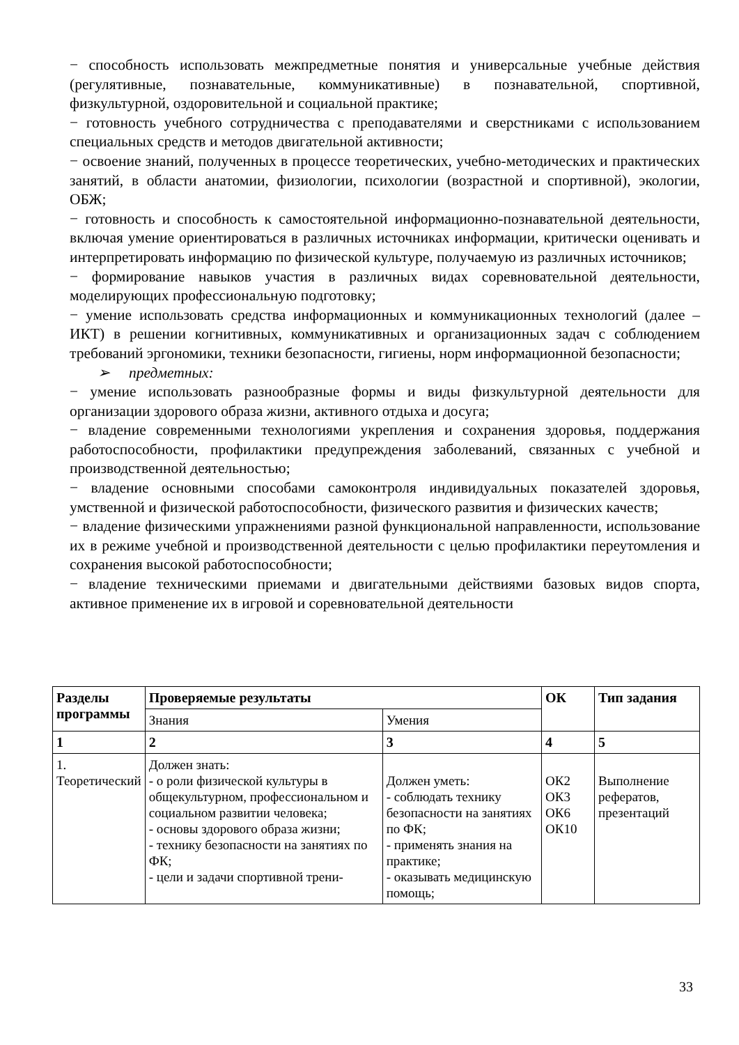− способность использовать межпредметные понятия и универсальные учебные действия (регулятивные, познавательные, коммуникативные) в познавательной, спортивной, физкультурной, оздоровительной и социальной практике;
− готовность учебного сотрудничества с преподавателями и сверстниками с использованием специальных средств и методов двигательной активности;
− освоение знаний, полученных в процессе теоретических, учебно-методических и практических занятий, в области анатомии, физиологии, психологии (возрастной и спортивной), экологии, ОБЖ;
− готовность и способность к самостоятельной информационно-познавательной деятельности, включая умение ориентироваться в различных источниках информации, критически оценивать и интерпретировать информацию по физической культуре, получаемую из различных источников;
− формирование навыков участия в различных видах соревновательной деятельности, моделирующих профессиональную подготовку;
− умение использовать средства информационных и коммуникационных технологий (далее – ИКТ) в решении когнитивных, коммуникативных и организационных задач с соблюдением требований эргономики, техники безопасности, гигиены, норм информационной безопасности;
➢ предметных:
− умение использовать разнообразные формы и виды физкультурной деятельности для организации здорового образа жизни, активного отдыха и досуга;
− владение современными технологиями укрепления и сохранения здоровья, поддержания работоспособности, профилактики предупреждения заболеваний, связанных с учебной и производственной деятельностью;
− владение основными способами самоконтроля индивидуальных показателей здоровья, умственной и физической работоспособности, физического развития и физических качеств;
− владение физическими упражнениями разной функциональной направленности, использование их в режиме учебной и производственной деятельности с целью профилактики переутомления и сохранения высокой работоспособности;
− владение техническими приемами и двигательными действиями базовых видов спорта, активное применение их в игровой и соревновательной деятельности
| Разделы программы | Проверяемые результаты | | ОК | Тип задания |
| --- | --- | --- | --- | --- |
| | Знания | Умения | | |
| 1 | 2 | 3 | 4 | 5 |
| 1. Теоретический | Должен знать: - о роли физической культуры в общекультурном, профессиональном и социальном развитии человека; - основы здорового образа жизни; - технику безопасности на занятиях по ФК; - цели и задачи спортивной трени- | Должен уметь: - соблюдать технику безопасности на занятиях по ФК; - применять знания на практике; - оказывать медицинскую помощь; | ОК2 ОК3 ОК6 ОК10 | Выполнение рефератов, презентаций |
33